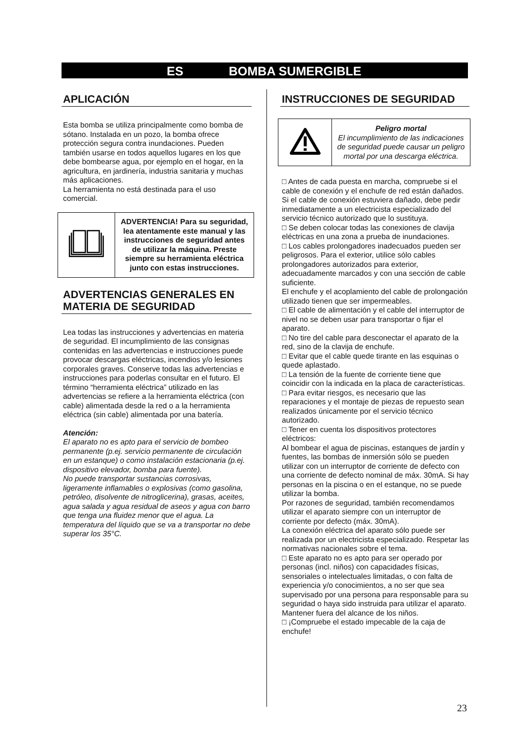ES BOMBA SUMERGIBLE
APLICACIÓN
Esta bomba se utiliza principalmente como bomba de sótano. Instalada en un pozo, la bomba ofrece protección segura contra inundaciones. Pueden también usarse en todos aquellos lugares en los que debe bombearse agua, por ejemplo en el hogar, en la agricultura, en jardinería, industria sanitaria y muchas más aplicaciones.
La herramienta no está destinada para el uso comercial.
| | ADVERTENCIA! Para su seguridad, lea atentamente este manual y las instrucciones de seguridad antes de utilizar la máquina. Preste siempre su herramienta eléctrica junto con estas instrucciones. |
ADVERTENCIAS GENERALES EN MATERIA DE SEGURIDAD
Lea todas las instrucciones y advertencias en materia de seguridad. El incumplimiento de las consignas contenidas en las advertencias e instrucciones puede provocar descargas eléctricas, incendios y/o lesiones corporales graves. Conserve todas las advertencias e instrucciones para poderlas consultar en el futuro. El término “herramienta eléctrica” utilizado en las advertencias se refiere a la herramienta eléctrica (con cable) alimentada desde la red o a la herramienta eléctrica (sin cable) alimentada por una batería.
Atención:
El aparato no es apto para el servicio de bombeo permanente (p.ej. servicio permanente de circulación en un estanque) o como instalación estacionaria (p.ej. dispositivo elevador, bomba para fuente).
No puede transportar sustancias corrosivas, ligeramente inflamables o explosivas (como gasolina, petróleo, disolvente de nitroglicerina), grasas, aceites, agua salada y agua residual de aseos y agua con barro que tenga una fluidez menor que el agua. La temperatura del líquido que se va a transportar no debe superar los 35°C.
INSTRUCCIONES DE SEGURIDAD
| | Peligro mortal El incumplimiento de las indicaciones de seguridad puede causar un peligro mortal por una descarga eléctrica. |
□ Antes de cada puesta en marcha, compruebe si el cable de conexión y el enchufe de red están dañados. Si el cable de conexión estuviera dañado, debe pedir inmediatamente a un electricista especializado del servicio técnico autorizado que lo sustituya.
□ Se deben colocar todas las conexiones de clavija eléctricas en una zona a prueba de inundaciones.
□ Los cables prolongadores inadecuados pueden ser peligrosos. Para el exterior, utilice sólo cables prolongadores autorizados para exterior, adecuadamente marcados y con una sección de cable suficiente.
El enchufe y el acoplamiento del cable de prolongación utilizado tienen que ser impermeables.
□ El cable de alimentación y el cable del interruptor de nivel no se deben usar para transportar o fijar el aparato.
□ No tire del cable para desconectar el aparato de la red, sino de la clavija de enchufe.
□ Evitar que el cable quede tirante en las esquinas o quede aplastado.
□ La tensión de la fuente de corriente tiene que coincidir con la indicada en la placa de características.
□ Para evitar riesgos, es necesario que las reparaciones y el montaje de piezas de repuesto sean realizados únicamente por el servicio técnico autorizado.
□ Tener en cuenta los dispositivos protectores eléctricos:
Al bombear el agua de piscinas, estanques de jardín y fuentes, las bombas de inmersión sólo se pueden utilizar con un interruptor de corriente de defecto con una corriente de defecto nominal de máx. 30mA. Si hay personas en la piscina o en el estanque, no se puede utilizar la bomba.
Por razones de seguridad, también recomendamos utilizar el aparato siempre con un interruptor de corriente por defecto (máx. 30mA).
La conexión eléctrica del aparato sólo puede ser realizada por un electricista especializado. Respetar las normativas nacionales sobre el tema.
□ Este aparato no es apto para ser operado por personas (incl. niños) con capacidades físicas, sensoriales o intelectuales limitadas, o con falta de experiencia y/o conocimientos, a no ser que sea supervisado por una persona para responsable para su seguridad o haya sido instruida para utilizar el aparato. Mantener fuera del alcance de los niños.
□ ¡Compruebe el estado impecable de la caja de enchufe!
23